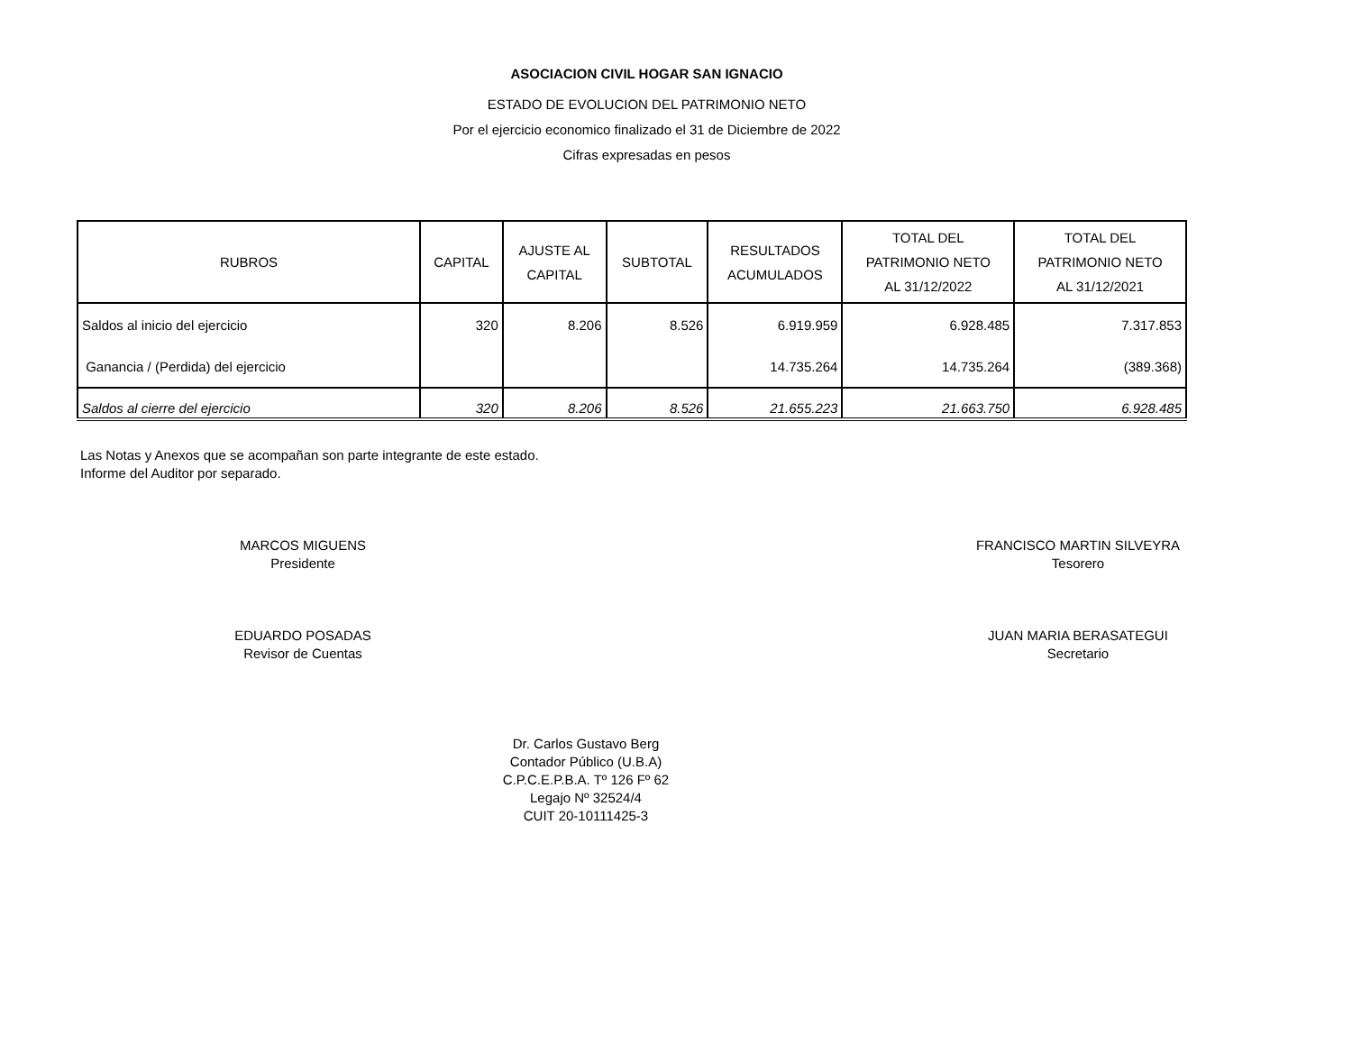ASOCIACION CIVIL HOGAR SAN IGNACIO
ESTADO DE EVOLUCION DEL PATRIMONIO NETO
Por el ejercicio economico finalizado el 31 de Diciembre de 2022
Cifras expresadas en pesos
| RUBROS | CAPITAL | AJUSTE AL CAPITAL | SUBTOTAL | RESULTADOS ACUMULADOS | TOTAL DEL PATRIMONIO NETO AL 31/12/2022 | TOTAL DEL PATRIMONIO NETO AL 31/12/2021 |
| --- | --- | --- | --- | --- | --- | --- |
| Saldos al inicio del ejercicio | 320 | 8.206 | 8.526 | 6.919.959 | 6.928.485 | 7.317.853 |
| Ganancia / (Perdida) del ejercicio | | | | 14.735.264 | 14.735.264 | (389.368) |
| Saldos al cierre del ejercicio | 320 | 8.206 | 8.526 | 21.655.223 | 21.663.750 | 6.928.485 |
Las Notas y Anexos que se acompañan son parte integrante de este estado.
Informe del Auditor por separado.
MARCOS MIGUENS
Presidente
FRANCISCO MARTIN SILVEYRA
Tesorero
EDUARDO POSADAS
Revisor de Cuentas
JUAN MARIA BERASATEGUI
Secretario
Dr. Carlos Gustavo Berg
Contador Público (U.B.A)
C.P.C.E.P.B.A. Tº 126 Fº 62
Legajo Nº 32524/4
CUIT 20-10111425-3